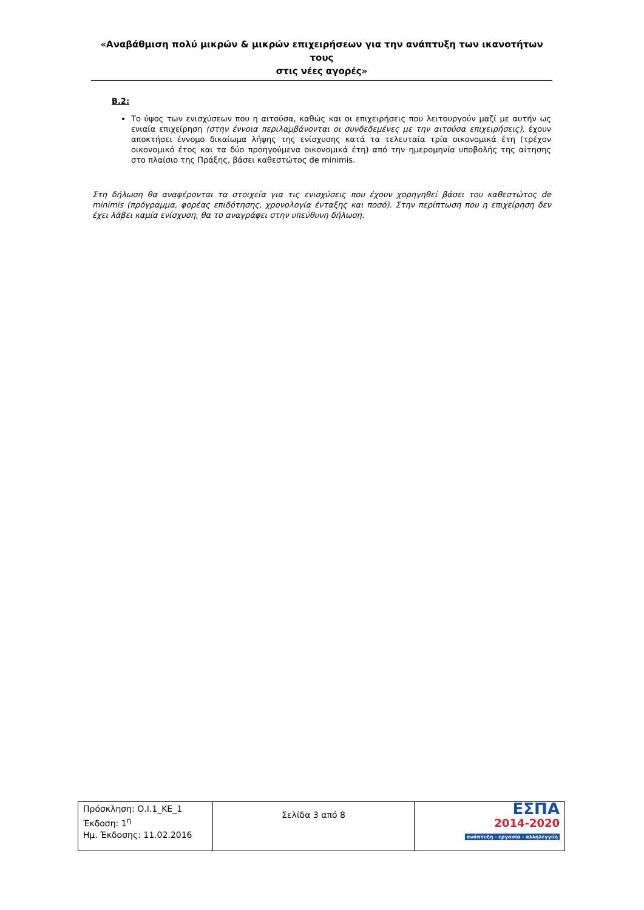«Αναβάθμιση πολύ μικρών & μικρών επιχειρήσεων για την ανάπτυξη των ικανοτήτων τους
στις νέες αγορές»
Β.2:
Το ύψος των ενισχύσεων που η αιτούσα, καθώς και οι επιχειρήσεις που λειτουργούν μαζί με αυτήν ως ενιαία επιχείρηση (στην έννοια περιλαμβάνονται οι συνδεδεμένες με την αιτούσα επιχειρήσεις), έχουν αποκτήσει έννομο δικαίωμα λήψης της ενίσχυσης κατά τα τελευταία τρία οικονομικά έτη (τρέχον οικονομικό έτος και τα δύο προηγούμενα οικονομικά έτη) από την ημερομηνία υποβολής της αίτησης στο πλαίσιο της Πράξης, βάσει καθεστώτος de minimis.
Στη δήλωση θα αναφέρονται τα στοιχεία για τις ενισχύσεις που έχουν χορηγηθεί βάσει του καθεστώτος de minimis (πρόγραμμα, φορέας επιδότησης, χρονολογία ένταξης και ποσό). Στην περίπτωση που η επιχείρηση δεν έχει λάβει καμία ενίσχυση, θα το αναγράφει στην υπεύθυνη δήλωση.
| Πρόσκληση: Ο.Ι.1_ΚΕ_1 Έκδοση: 1<sup>η</sup> Ημ. Έκδοσης: 11.02.2016 | Σελίδα 3 από 8 | ΕΣΠΑ 2014-2020 ανάπτυξη - εργασία - αλληλεγγύη |